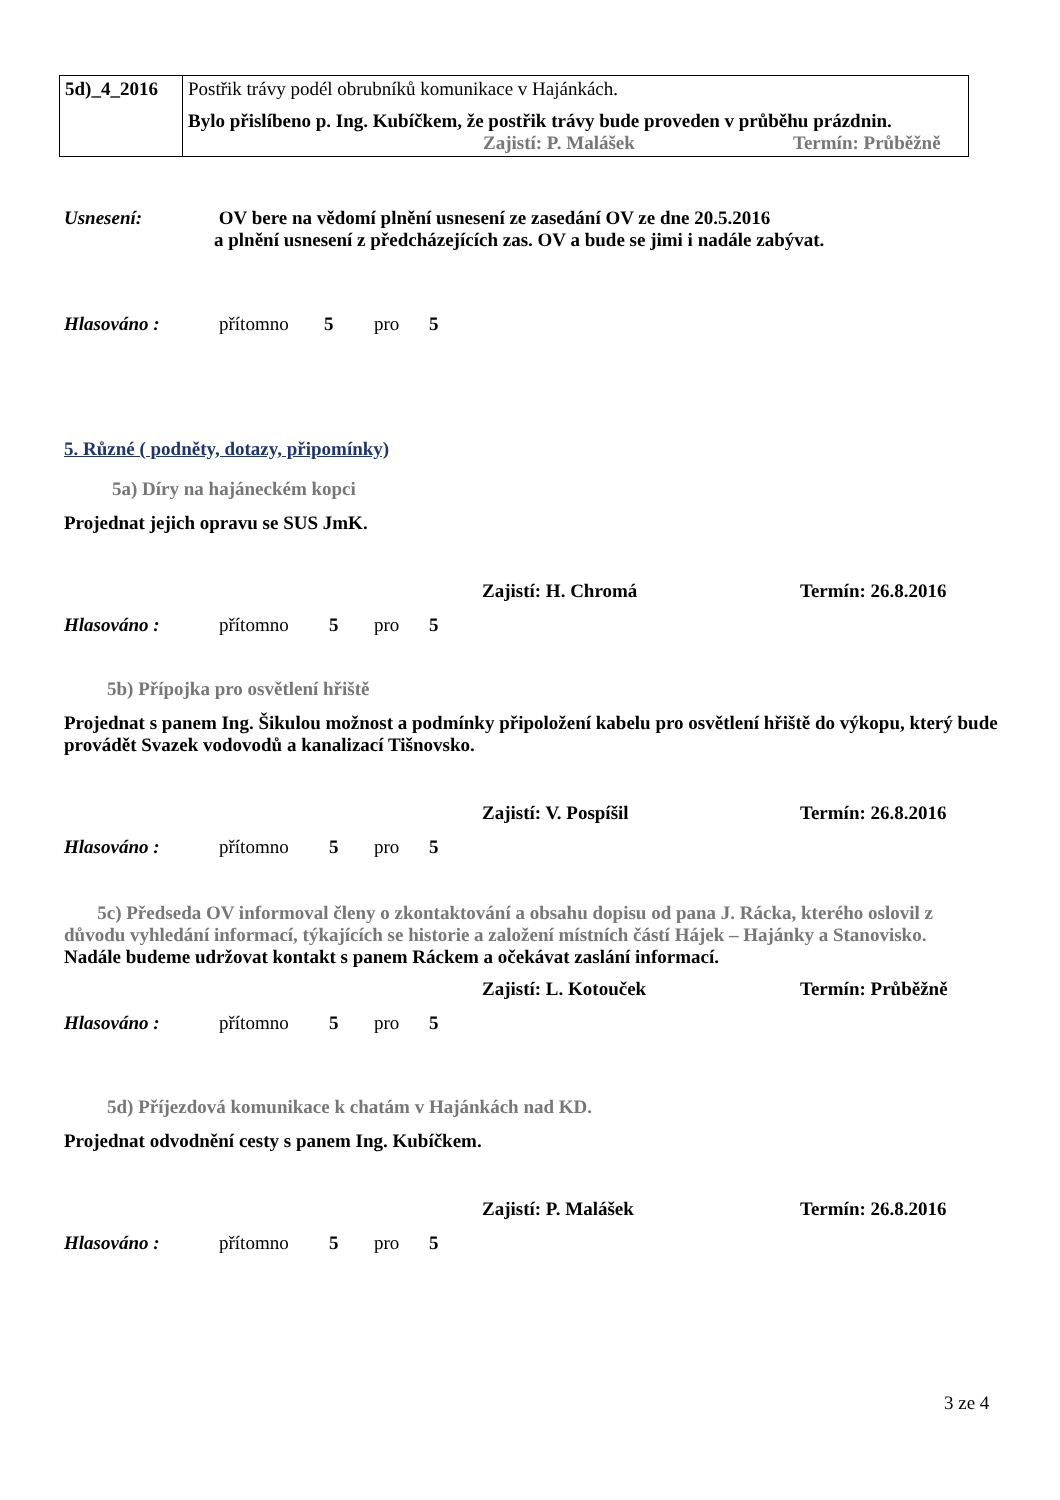| 5d)_4_2016 | Postřik trávy podél obrubníků komunikace v Hajánkách. Bylo přislíbeno p. Ing. Kubíčkem, že postřik trávy bude proveden v průběhu prázdnin. Zajistí: P. Malášek Termín: Průběžně |
Usnesení: OV bere na vědomí plnění usnesení ze zasedání OV ze dne 20.5.2016
a plnění usnesení z předcházejících zas. OV a bude se jimi i nadále zabývat.
Hlasováno : přítomno 5 pro 5
5. Různé ( podněty, dotazy, připomínky)
5a) Díry na hajáneckém kopci
Projednat jejich opravu se SUS JmK.
Zajistí: H. Chromá Termín: 26.8.2016
Hlasováno : přítomno 5 pro 5
5b) Přípojka pro osvětlení hřiště
Projednat s panem Ing. Šikulou možnost a podmínky připoložení kabelu pro osvětlení hřiště do výkopu, který bude provádět Svazek vodovodů a kanalizací Tišnovsko.
Zajistí: V. Pospíšil Termín: 26.8.2016
Hlasováno : přítomno 5 pro 5
5c) Předseda OV informoval členy o zkontaktování a obsahu dopisu od pana J. Rácka, kterého oslovil z důvodu vyhledání informací, týkajících se historie a založení místních částí Hájek – Hajánky a Stanovisko.
Nadále budeme udržovat kontakt s panem Ráckem a očekávat zaslání informací.
Zajistí: L. Kotouček Termín: Průběžně
Hlasováno : přítomno 5 pro 5
5d) Příjezdová komunikace k chatám v Hajánkách nad KD.
Projednat odvodnění cesty s panem Ing. Kubíčkem.
Zajistí: P. Malášek Termín: 26.8.2016
Hlasováno : přítomno 5 pro 5
3 ze 4